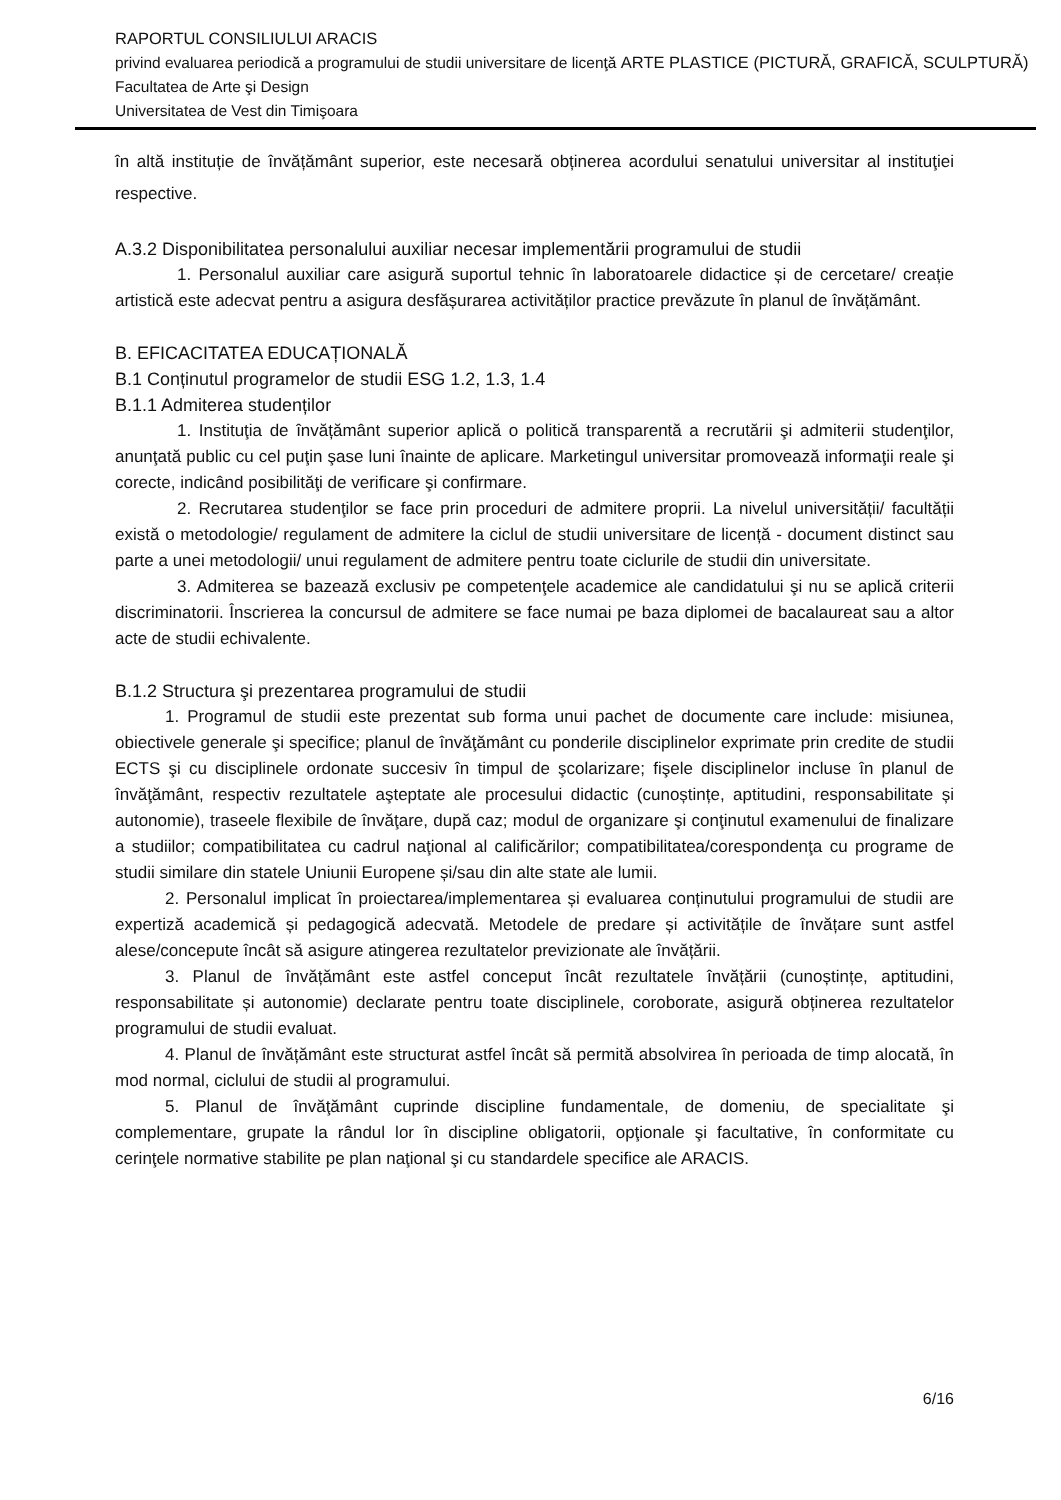RAPORTUL CONSILIULUI ARACIS
privind evaluarea periodică a programului de studii universitare de licenţă ARTE PLASTICE (PICTURĂ, GRAFICĂ, SCULPTURĂ)
Facultatea de Arte şi Design
Universitatea de Vest din Timişoara
în altă instituție de învățământ superior, este necesară obținerea acordului senatului universitar al instituţiei respective.
A.3.2 Disponibilitatea personalului auxiliar necesar implementării programului de studii
1. Personalul auxiliar care asigură suportul tehnic în laboratoarele didactice și de cercetare/ creație artistică este adecvat pentru a asigura desfășurarea activităților practice prevăzute în planul de învățământ.
B. EFICACITATEA EDUCAȚIONALĂ
B.1 Conținutul programelor de studii ESG 1.2, 1.3, 1.4
B.1.1 Admiterea studenților
1. Instituţia de învățământ superior aplică o politică transparentă a recrutării şi admiterii studenţilor, anunţată public cu cel puţin şase luni înainte de aplicare. Marketingul universitar promovează informaţii reale şi corecte, indicând posibilităţi de verificare şi confirmare.
2. Recrutarea studenţilor se face prin proceduri de admitere proprii. La nivelul universității/ facultății există o metodologie/ regulament de admitere la ciclul de studii universitare de licență - document distinct sau parte a unei metodologii/ unui regulament de admitere pentru toate ciclurile de studii din universitate.
3. Admiterea se bazează exclusiv pe competenţele academice ale candidatului şi nu se aplică criterii discriminatorii. Înscrierea la concursul de admitere se face numai pe baza diplomei de bacalaureat sau a altor acte de studii echivalente.
B.1.2 Structura şi prezentarea programului de studii
1. Programul de studii este prezentat sub forma unui pachet de documente care include: misiunea, obiectivele generale şi specifice; planul de învăţământ cu ponderile disciplinelor exprimate prin credite de studii ECTS şi cu disciplinele ordonate succesiv în timpul de şcolarizare; fişele disciplinelor incluse în planul de învăţământ, respectiv rezultatele aşteptate ale procesului didactic (cunoștințe, aptitudini, responsabilitate și autonomie), traseele flexibile de învăţare, după caz; modul de organizare şi conţinutul examenului de finalizare a studiilor; compatibilitatea cu cadrul naţional al calificărilor; compatibilitatea/corespondenţa cu programe de studii similare din statele Uniunii Europene și/sau din alte state ale lumii.
2. Personalul implicat în proiectarea/implementarea și evaluarea conținutului programului de studii are expertiză academică și pedagogică adecvată. Metodele de predare și activitățile de învățare sunt astfel alese/concepute încât să asigure atingerea rezultatelor previzionate ale învățării.
3. Planul de învățământ este astfel conceput încât rezultatele învățării (cunoștințe, aptitudini, responsabilitate și autonomie) declarate pentru toate disciplinele, coroborate, asigură obținerea rezultatelor programului de studii evaluat.
4. Planul de învățământ este structurat astfel încât să permită absolvirea în perioada de timp alocată, în mod normal, ciclului de studii al programului.
5. Planul de învăţământ cuprinde discipline fundamentale, de domeniu, de specialitate şi complementare, grupate la rândul lor în discipline obligatorii, opţionale şi facultative, în conformitate cu cerinţele normative stabilite pe plan naţional şi cu standardele specifice ale ARACIS.
6/16